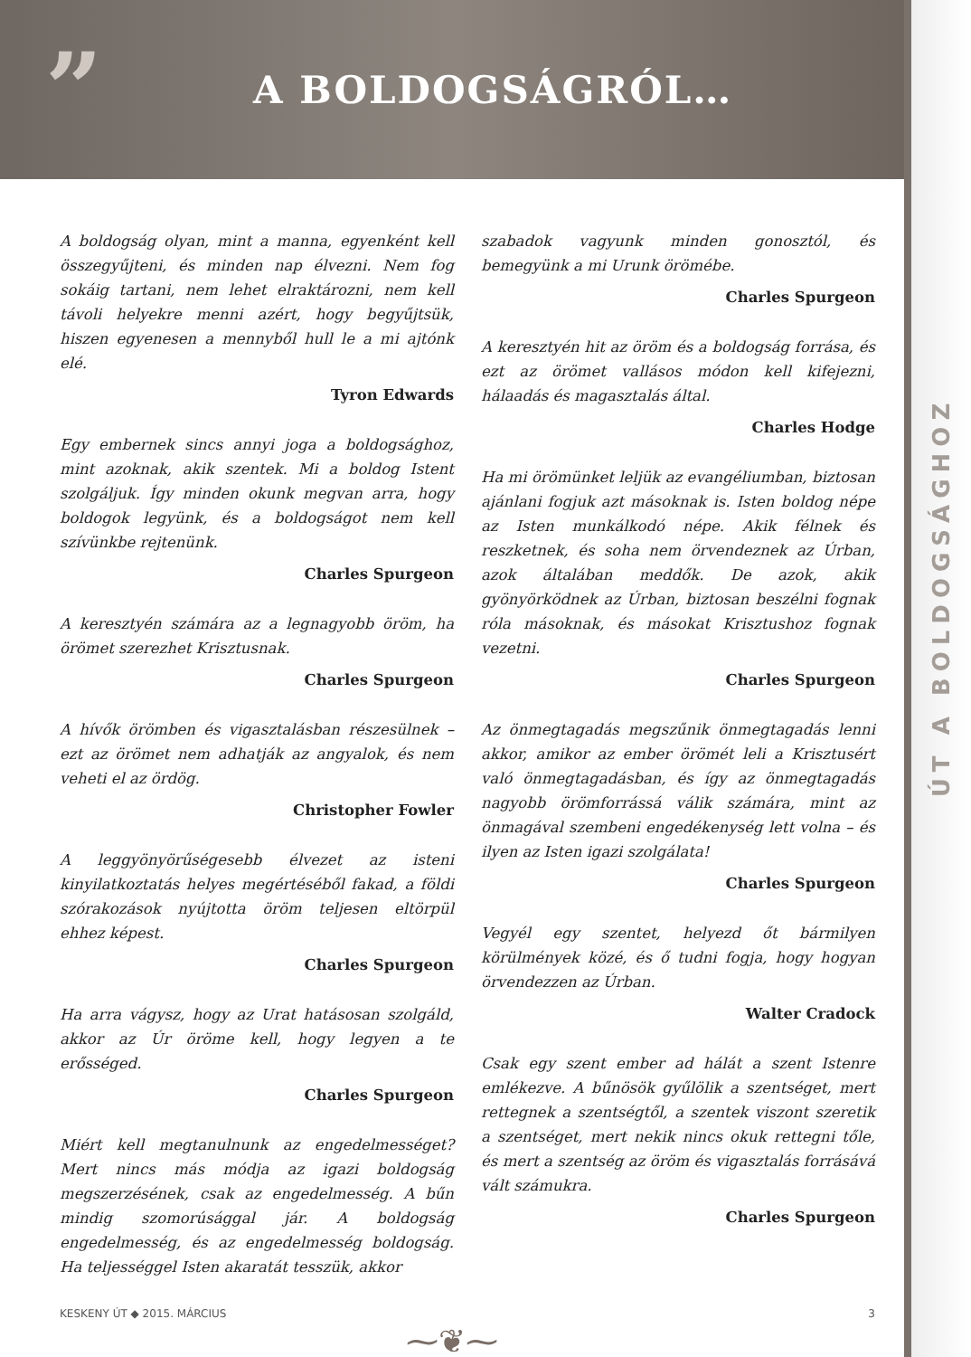”
A BOLDOGSÁGRÓL…
ÚT A BOLDOGSÁGHOZ
A boldogság olyan, mint a manna, egyenként kell összegyűjteni, és minden nap élvezni. Nem fog sokáig tartani, nem lehet elraktározni, nem kell távoli helyekre menni azért, hogy begyűjtsük, hiszen egyenesen a mennyből hull le a mi ajtónk elé.
Tyron Edwards
Egy embernek sincs annyi joga a boldogsághoz, mint azoknak, akik szentek. Mi a boldog Istent szolgáljuk. Így minden okunk megvan arra, hogy boldogok legyünk, és a boldogságot nem kell szívünkbe rejtenünk.
Charles Spurgeon
A keresztyén számára az a legnagyobb öröm, ha örömet szerezhet Krisztusnak.
Charles Spurgeon
A hívők örömben és vigasztalásban részesülnek – ezt az örömet nem adhatják az angyalok, és nem veheti el az ördög.
Christopher Fowler
A leggyönyörűségesebb élvezet az isteni kinyilatkoztatás helyes megértéséből fakad, a földi szórakozások nyújtotta öröm teljesen eltörpül ehhez képest.
Charles Spurgeon
Ha arra vágysz, hogy az Urat hatásosan szolgáld, akkor az Úr öröme kell, hogy legyen a te erősséged.
Charles Spurgeon
Miért kell megtanulnunk az engedelmességet? Mert nincs más módja az igazi boldogság megszerzésének, csak az engedelmesség. A bűn mindig szomorúsággal jár. A boldogság engedelmesség, és az engedelmesség boldogság. Ha teljességgel Isten akaratát tesszük, akkor
szabadok vagyunk minden gonosztól, és bemegyünk a mi Urunk örömébe.
Charles Spurgeon
A keresztyén hit az öröm és a boldogság forrása, és ezt az örömet vallásos módon kell kifejezni, hálaadás és magasztalás által.
Charles Hodge
Ha mi örömünket leljük az evangéliumban, biztosan ajánlani fogjuk azt másoknak is. Isten boldog népe az Isten munkálkodó népe. Akik félnek és reszketnek, és soha nem örvendeznek az Úrban, azok általában meddők. De azok, akik gyönyörködnek az Úrban, biztosan beszélni fognak róla másoknak, és másokat Krisztushoz fognak vezetni.
Charles Spurgeon
Az önmegtagadás megszűnik önmegtagadás lenni akkor, amikor az ember örömét leli a Krisztusért való önmegtagadásban, és így az önmegtagadás nagyobb örömforrássá válik számára, mint az önmagával szembeni engedékenység lett volna – és ilyen az Isten igazi szolgálata!
Charles Spurgeon
Vegyél egy szentet, helyezd őt bármilyen körülmények közé, és ő tudni fogja, hogy hogyan örvendezzen az Úrban.
Walter Cradock
Csak egy szent ember ad hálát a szent Istenre emlékezve. A bűnösök gyűlölik a szentséget, mert rettegnek a szentségtől, a szentek viszont szeretik a szentséget, mert nekik nincs okuk rettegni tőle, és mert a szentség az öröm és vigasztalás forrásává vált számukra.
Charles Spurgeon
⁓❦⁓
KESKENY ÚT ◆ 2015. MÁRCIUS 3